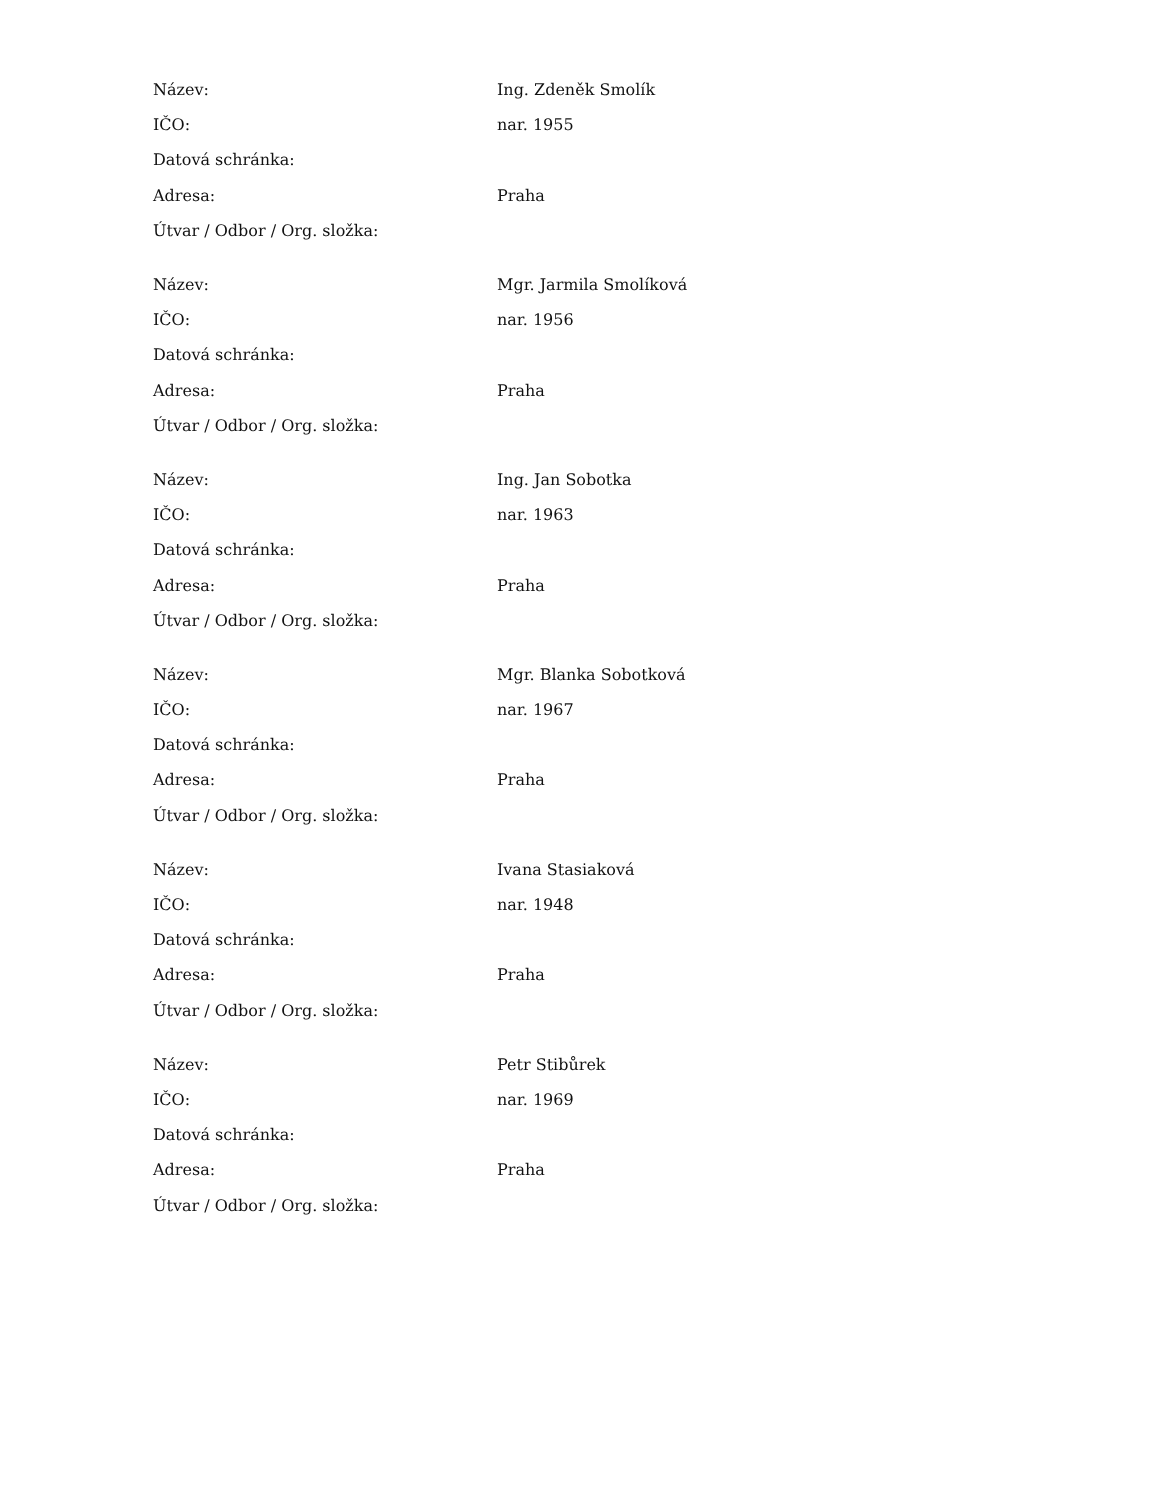| Název: | Ing. Zdeněk Smolík |
| IČO: | nar. 1955 |
| Datová schránka: | |
| Adresa: | Praha |
| Útvar / Odbor / Org. složka: | |
| Název: | Mgr. Jarmila Smolíková |
| IČO: | nar. 1956 |
| Datová schránka: | |
| Adresa: | Praha |
| Útvar / Odbor / Org. složka: | |
| Název: | Ing. Jan Sobotka |
| IČO: | nar. 1963 |
| Datová schránka: | |
| Adresa: | Praha |
| Útvar / Odbor / Org. složka: | |
| Název: | Mgr. Blanka Sobotková |
| IČO: | nar. 1967 |
| Datová schránka: | |
| Adresa: | Praha |
| Útvar / Odbor / Org. složka: | |
| Název: | Ivana Stasiaková |
| IČO: | nar. 1948 |
| Datová schránka: | |
| Adresa: | Praha |
| Útvar / Odbor / Org. složka: | |
| Název: | Petr Stibůrek |
| IČO: | nar. 1969 |
| Datová schránka: | |
| Adresa: | Praha |
| Útvar / Odbor / Org. složka: | |